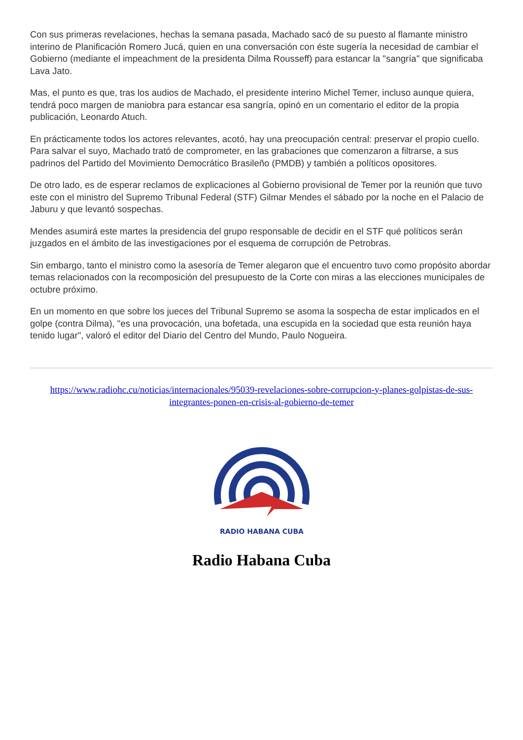Con sus primeras revelaciones, hechas la semana pasada, Machado sacó de su puesto al flamante ministro interino de Planificación Romero Jucá, quien en una conversación con éste sugería la necesidad de cambiar el Gobierno (mediante el impeachment de la presidenta Dilma Rousseff) para estancar la "sangría" que significaba Lava Jato.
Mas, el punto es que, tras los audios de Machado, el presidente interino Michel Temer, incluso aunque quiera, tendrá poco margen de maniobra para estancar esa sangría, opinó en un comentario el editor de la propia publicación, Leonardo Atuch.
En prácticamente todos los actores relevantes, acotó, hay una preocupación central: preservar el propio cuello. Para salvar el suyo, Machado trató de comprometer, en las grabaciones que comenzaron a filtrarse, a sus padrinos del Partido del Movimiento Democrático Brasileño (PMDB) y también a políticos opositores.
De otro lado, es de esperar reclamos de explicaciones al Gobierno provisional de Temer por la reunión que tuvo este con el ministro del Supremo Tribunal Federal (STF) Gilmar Mendes el sábado por la noche en el Palacio de Jaburu y que levantó sospechas.
Mendes asumirá este martes la presidencia del grupo responsable de decidir en el STF qué políticos serán juzgados en el ámbito de las investigaciones por el esquema de corrupción de Petrobras.
Sin embargo, tanto el ministro como la asesoría de Temer alegaron que el encuentro tuvo como propósito abordar temas relacionados con la recomposición del presupuesto de la Corte con miras a las elecciones municipales de octubre próximo.
En un momento en que sobre los jueces del Tribunal Supremo se asoma la sospecha de estar implicados en el golpe (contra Dilma), "es una provocación, una bofetada, una escupida en la sociedad que esta reunión haya tenido lugar", valoró el editor del Diario del Centro del Mundo, Paulo Nogueira.
https://www.radiohc.cu/noticias/internacionales/95039-revelaciones-sobre-corrupcion-y-planes-golpistas-de-sus-integrantes-ponen-en-crisis-al-gobierno-de-temer
RADIO HABANA CUBA
Radio Habana Cuba